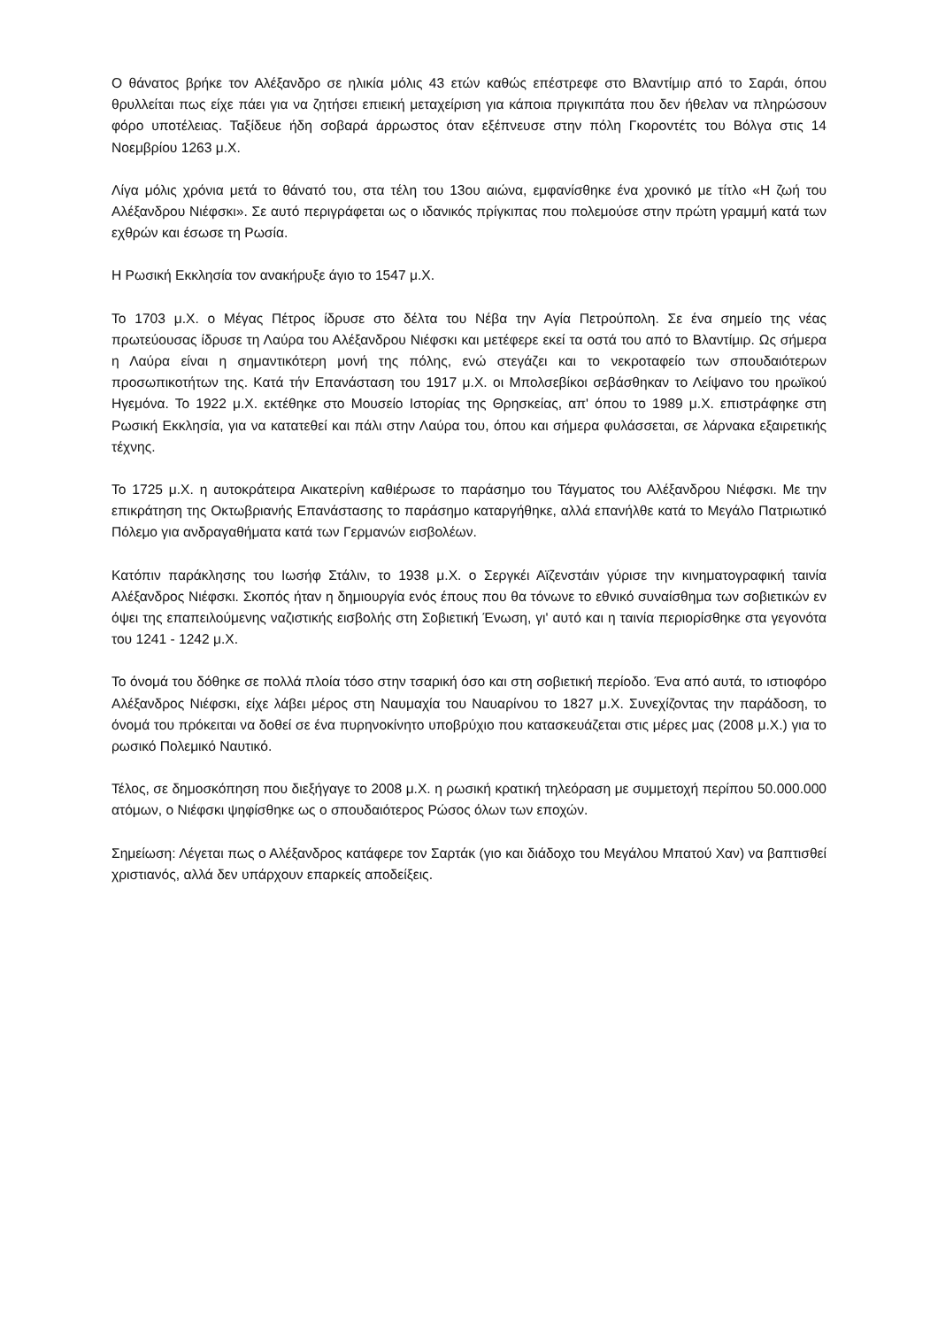Ο θάνατος βρήκε τον Αλέξανδρο σε ηλικία μόλις 43 ετών καθώς επέστρεφε στο Βλαντίμιρ από το Σαράι, όπου θρυλλείται πως είχε πάει για να ζητήσει επιεική μεταχείριση για κάποια πριγκιπάτα που δεν ήθελαν να πληρώσουν φόρο υποτέλειας. Ταξίδευε ήδη σοβαρά άρρωστος όταν εξέπνευσε στην πόλη Γκοροντέτς του Βόλγα στις 14 Νοεμβρίου 1263 μ.Χ.
Λίγα μόλις χρόνια μετά το θάνατό του, στα τέλη του 13ου αιώνα, εμφανίσθηκε ένα χρονικό με τίτλο «Η ζωή του Αλέξανδρου Νιέφσκι». Σε αυτό περιγράφεται ως ο ιδανικός πρίγκιπας που πολεμούσε στην πρώτη γραμμή κατά των εχθρών και έσωσε τη Ρωσία.
Η Ρωσική Εκκλησία τον ανακήρυξε άγιο το 1547 μ.Χ.
Το 1703 μ.Χ. ο Μέγας Πέτρος ίδρυσε στο δέλτα του Νέβα την Αγία Πετρούπολη. Σε ένα σημείο της νέας πρωτεύουσας ίδρυσε τη Λαύρα του Αλέξανδρου Νιέφσκι και μετέφερε εκεί τα οστά του από το Βλαντίμιρ. Ως σήμερα η Λαύρα είναι η σημαντικότερη μονή της πόλης, ενώ στεγάζει και το νεκροταφείο των σπουδαιότερων προσωπικοτήτων της. Κατά τήν Επανάσταση του 1917 μ.Χ. οι Μπολσεβίκοι σεβάσθηκαν το Λείψανο του ηρωϊκού Ηγεμόνα. Το 1922 μ.Χ. εκτέθηκε στο Μουσείο Ιστορίας της Θρησκείας, απ' όπου το 1989 μ.Χ. επιστράφηκε στη Ρωσική Εκκλησία, για να κατατεθεί και πάλι στην Λαύρα του, όπου και σήμερα φυλάσσεται, σε λάρνακα εξαιρετικής τέχνης.
Το 1725 μ.Χ. η αυτοκράτειρα Αικατερίνη καθιέρωσε το παράσημο του Τάγματος του Αλέξανδρου Νιέφσκι. Με την επικράτηση της Οκτωβριανής Επανάστασης το παράσημο καταργήθηκε, αλλά επανήλθε κατά το Μεγάλο Πατριωτικό Πόλεμο για ανδραγαθήματα κατά των Γερμανών εισβολέων.
Κατόπιν παράκλησης του Ιωσήφ Στάλιν, το 1938 μ.Χ. ο Σεργκέι Αϊζενστάιν γύρισε την κινηματογραφική ταινία Αλέξανδρος Νιέφσκι. Σκοπός ήταν η δημιουργία ενός έπους που θα τόνωνε το εθνικό συναίσθημα των σοβιετικών εν όψει της επαπειλούμενης ναζιστικής εισβολής στη Σοβιετική Ένωση, γι' αυτό και η ταινία περιορίσθηκε στα γεγονότα του 1241 - 1242 μ.Χ.
Το όνομά του δόθηκε σε πολλά πλοία τόσο στην τσαρική όσο και στη σοβιετική περίοδο. Ένα από αυτά, το ιστιοφόρο Αλέξανδρος Νιέφσκι, είχε λάβει μέρος στη Ναυμαχία του Ναυαρίνου το 1827 μ.Χ. Συνεχίζοντας την παράδοση, το όνομά του πρόκειται να δοθεί σε ένα πυρηνοκίνητο υποβρύχιο που κατασκευάζεται στις μέρες μας (2008 μ.Χ.) για το ρωσικό Πολεμικό Ναυτικό.
Τέλος, σε δημοσκόπηση που διεξήγαγε το 2008 μ.Χ. η ρωσική κρατική τηλεόραση με συμμετοχή περίπου 50.000.000 ατόμων, ο Νιέφσκι ψηφίσθηκε ως ο σπουδαιότερος Ρώσος όλων των εποχών.
Σημείωση: Λέγεται πως ο Αλέξανδρος κατάφερε τον Σαρτάκ (γιο και διάδοχο του Μεγάλου Μπατού Χαν) να βαπτισθεί χριστιανός, αλλά δεν υπάρχουν επαρκείς αποδείξεις.